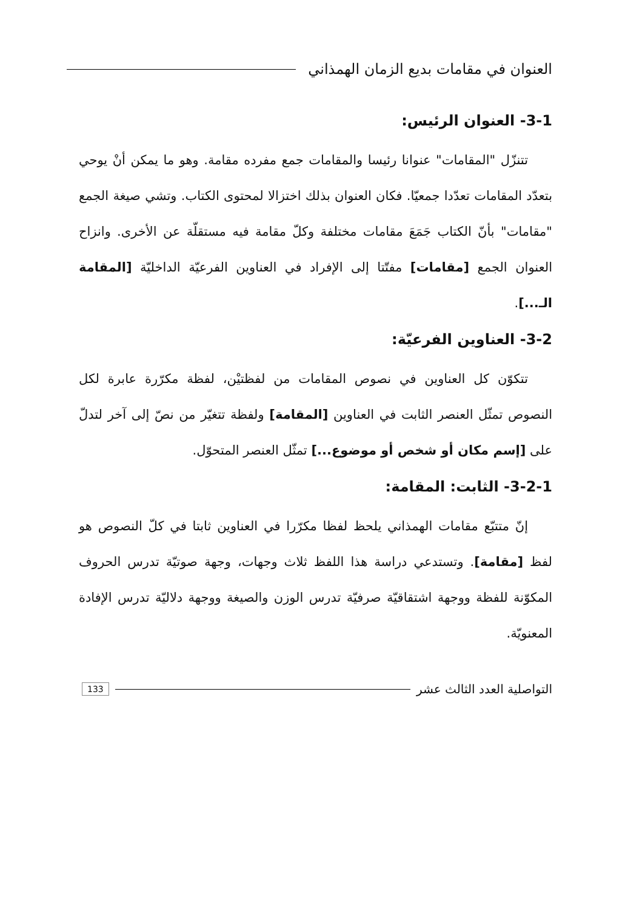العنوان في مقامات بديع الزمان الهمذاني
3-1- العنوان الرئيس:
تتنزّل "المقامات" عنوانا رئيسا والمقامات جمع مفرده مقامة. وهو ما يمكن أنْ يوحي بتعدّد المقامات تعدّدا جمعيّا. فكان العنوان بذلك اختزالا لمحتوى الكتاب. وتشي صيغة الجمع "مقامات" بأنّ الكتاب جَمَعَ مقامات مختلفة وكلّ مقامة فيه مستقلّة عن الأخرى. وانزاح العنوان الجمع [مقامات] مفتّتا إلى الإفراد في العناوين الفرعيّة الداخليّة [المقامة الـ...].
3-2- العناوين الفرعيّة:
تتكوّن كل العناوين في نصوص المقامات من لفظتيْن، لفظة مكرّرة عابرة لكل النصوص تمثّل العنصر الثابت في العناوين [المقامة] ولفظة تتغيّر من نصّ إلى آخر لتدلّ على [إسم مكان أو شخص أو موضوع...] تمثّل العنصر المتحوّل.
3-2-1- الثابت: المقامة:
إنّ متتبّع مقامات الهمذاني يلحظ لفظا مكرّرا في العناوين ثابتا في كلّ النصوص هو لفظ [مقامة]. وتستدعي دراسة هذا اللفظ ثلاث وجهات، وجهة صوتيّة تدرس الحروف المكوّنة للفظة ووجهة اشتقاقيّة صرفيّة تدرس الوزن والصيغة ووجهة دلاليّة تدرس الإفادة المعنويّة.
التواصلية العدد الثالث عشر 133